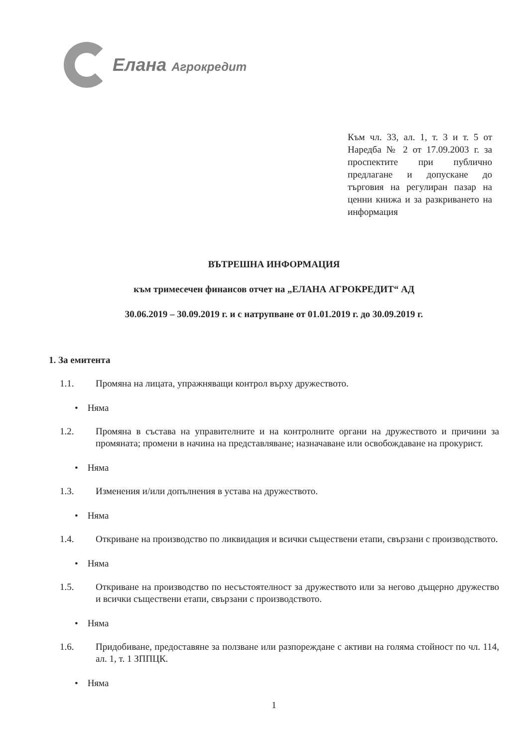Елана Агрокредит
Към чл. 33, ал. 1, т. 3 и т. 5 от Наредба № 2 от 17.09.2003 г. за проспектите при публично предлагане и допускане до търговия на регулиран пазар на ценни книжа и за разкриването на информация
ВЪТРЕШНА ИНФОРМАЦИЯ
към тримесечен финансов отчет на „ЕЛАНА АГРОКРЕДИТ“ АД
30.06.2019 – 30.09.2019 г. и с натрупване от 01.01.2019 г. до 30.09.2019 г.
1. За емитента
1.1. Промяна на лицата, упражняващи контрол върху дружеството.
• Няма
1.2. Промяна в състава на управителните и на контролните органи на дружеството и причини за промяната; промени в начина на представляване; назначаване или освобождаване на прокурист.
• Няма
1.3. Изменения и/или допълнения в устава на дружеството.
• Няма
1.4. Откриване на производство по ликвидация и всички съществени етапи, свързани с производството.
• Няма
1.5. Откриване на производство по несъстоятелност за дружеството или за негово дъщерно дружество и всички съществени етапи, свързани с производството.
• Няма
1.6. Придобиване, предоставяне за ползване или разпореждане с активи на голяма стойност по чл. 114, ал. 1, т. 1 ЗППЦК.
• Няма
1